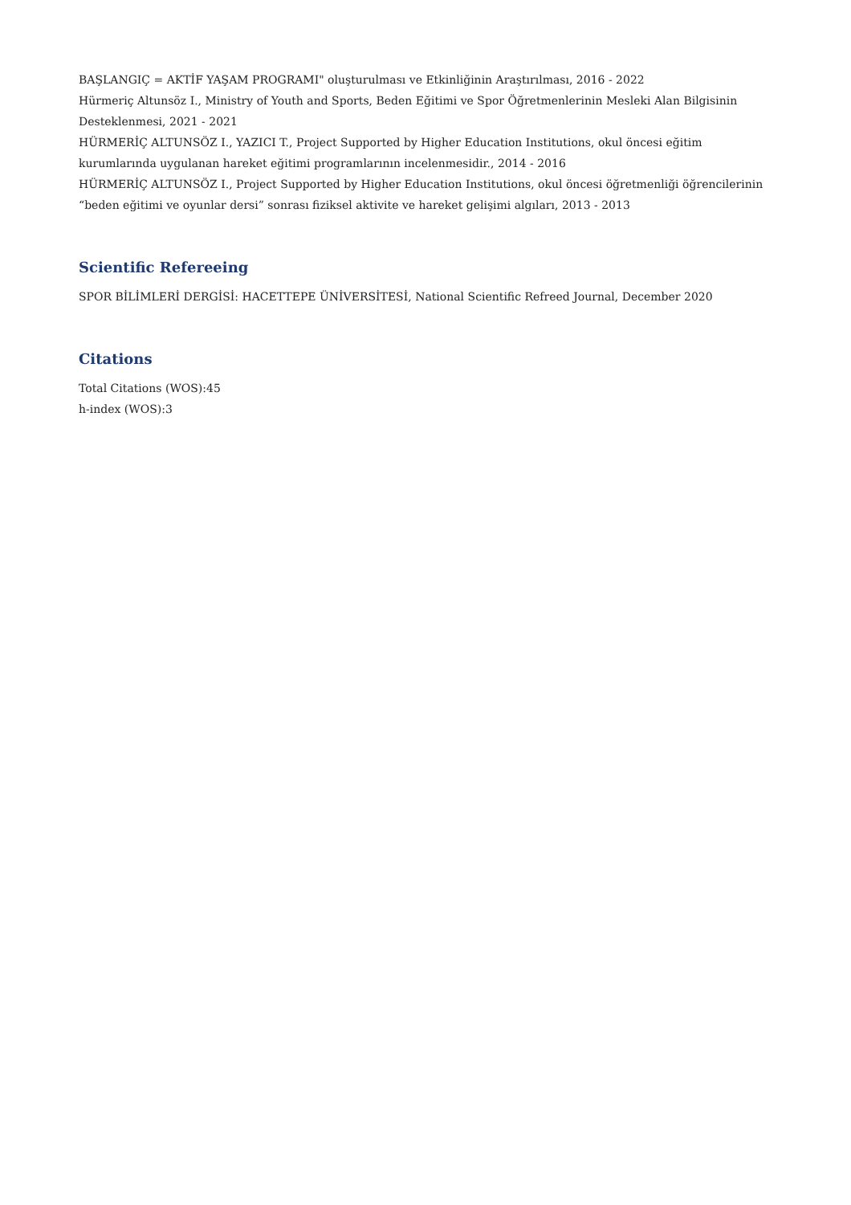BAŞLANGIÇ = AKTİF YAŞAM PROGRAMI" oluşturulması ve Etkinliğinin Araştırılması, 2016 - 2022
Hürmeriç Altunsöz I., Ministry of Youth and Sports, Beden Eğitimi ve Spor Öğretmenlerinin Mesleki Alan Bilgisinin Desteklenmesi, 2021 - 2021
HÜRMERİÇ ALTUNSÖZ I., YAZICI T., Project Supported by Higher Education Institutions, okul öncesi eğitim kurumlarında uygulanan hareket eğitimi programlarının incelenmesidir., 2014 - 2016
HÜRMERİÇ ALTUNSÖZ I., Project Supported by Higher Education Institutions, okul öncesi öğretmenliği öğrencilerinin “beden eğitimi ve oyunlar dersi” sonrası fiziksel aktivite ve hareket gelişimi algıları, 2013 - 2013
Scientific Refereeing
SPOR BİLİMLERİ DERGİSİ: HACETTEPE ÜNİVERSİTESİ, National Scientific Refreed Journal, December 2020
Citations
Total Citations (WOS):45
h-index (WOS):3